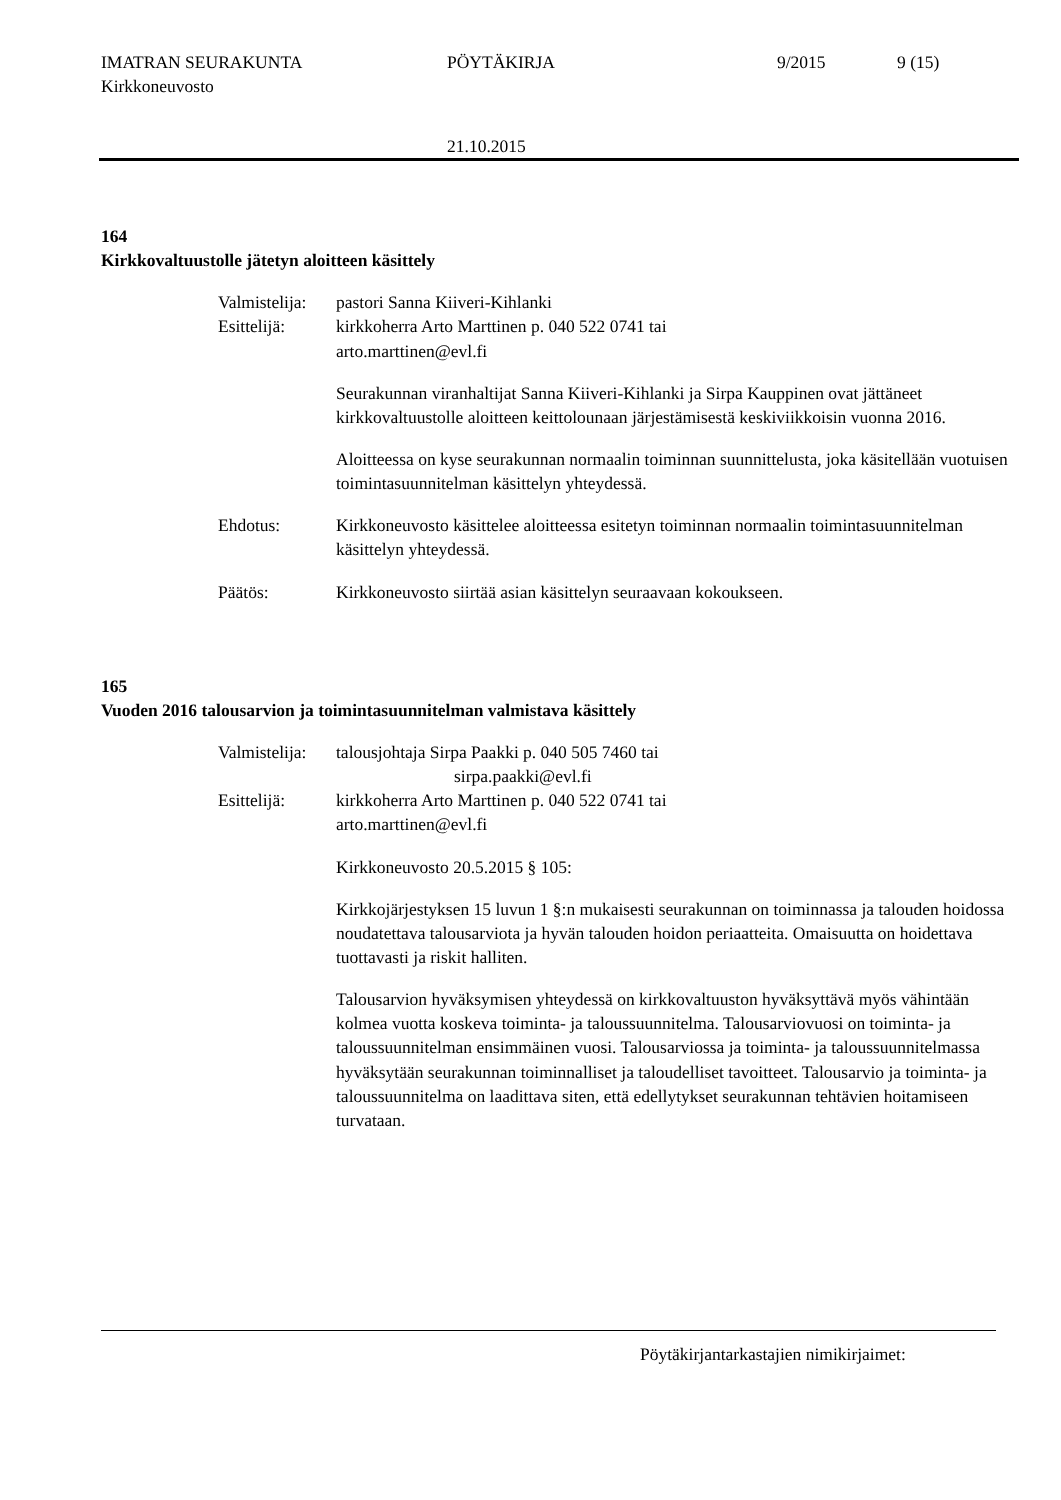IMATRAN SEURAKUNTA PÖYTÄKIRJA 9/2015 9 (15)
Kirkkoneuvosto
21.10.2015
164
Kirkkovaltuustolle jätetyn aloitteen käsittely
Valmistelija:
pastori Sanna Kiiveri-Kihlanki
Esittelijä: kirkkoherra Arto Marttinen p. 040 522 0741 tai
arto.marttinen@evl.fi
Seurakunnan viranhaltijat Sanna Kiiveri-Kihlanki ja Sirpa Kauppinen ovat jättäneet kirkkovaltuustolle aloitteen keittolounaan järjestämisestä keskiviikkoisin vuonna 2016.
Aloitteessa on kyse seurakunnan normaalin toiminnan suunnittelusta, joka käsitellään vuotuisen toimintasuunnitelman käsittelyn yhteydessä.
Ehdotus: Kirkkoneuvosto käsittelee aloitteessa esitetyn toiminnan normaalin toimintasuunnitelman käsittelyn yhteydessä.
Päätös: Kirkkoneuvosto siirtää asian käsittelyn seuraavaan kokoukseen.
165
Vuoden 2016 talousarvion ja toimintasuunnitelman valmistava käsittely
Valmistelija:
talousjohtaja Sirpa Paakki p. 040 505 7460 tai
sirpa.paakki@evl.fi
Esittelijä: kirkkoherra Arto Marttinen p. 040 522 0741 tai
arto.marttinen@evl.fi
Kirkkoneuvosto 20.5.2015 § 105:
Kirkkojärjestyksen 15 luvun 1 §:n mukaisesti seurakunnan on toiminnassa ja talouden hoidossa noudatettava talousarviota ja hyvän talouden hoidon periaatteita. Omaisuutta on hoidettava tuottavasti ja riskit halliten.
Talousarvion hyväksymisen yhteydessä on kirkkovaltuuston hyväksyttävä myös vähintään kolmea vuotta koskeva toiminta- ja taloussuunnitelma. Talousarviovuosi on toiminta- ja taloussuunnitelman ensimmäinen vuosi. Talousarviossa ja toiminta- ja taloussuunnitelmassa hyväksytään seurakunnan toiminnalliset ja taloudelliset tavoitteet. Talousarvio ja toiminta- ja taloussuunnitelma on laadittava siten, että edellytykset seurakunnan tehtävien hoitamiseen turvataan.
Pöytäkirjantarkastajien nimikirjaimet: